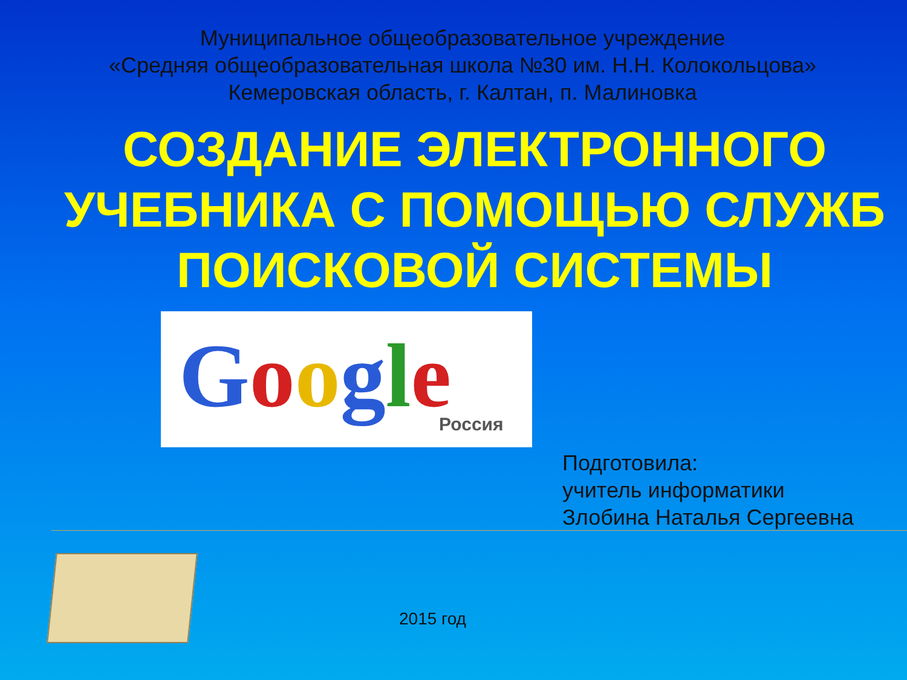Муниципальное общеобразовательное учреждение
«Средняя общеобразовательная школа №30 им. Н.Н. Колокольцова»
Кемеровская область, г. Калтан, п. Малиновка
СОЗДАНИЕ ЭЛЕКТРОННОГО УЧЕБНИКА С ПОМОЩЬЮ СЛУЖБ ПОИСКОВОЙ СИСТЕМЫ
Google Россия
Подготовила:
учитель информатики
Злобина Наталья Сергеевна
2015 год